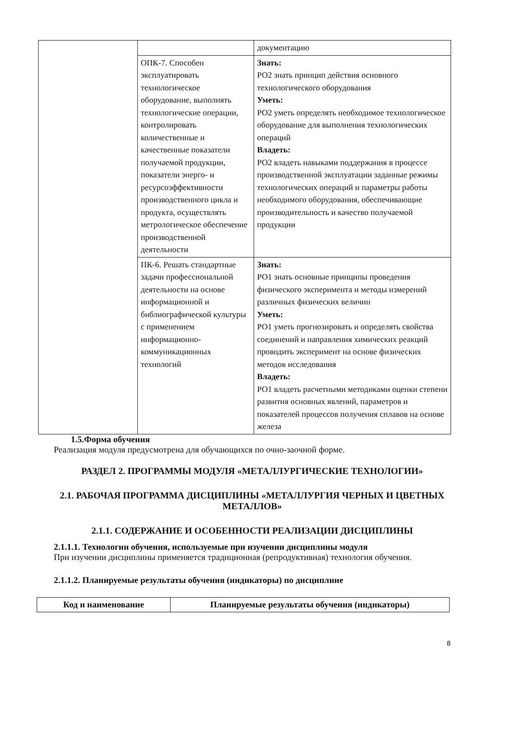| | | документацию |
| | ОПК-7. Способен эксплуатировать технологическое оборудование, выполнять технологические операции, контролировать количественные и качественные показатели получаемой продукции, показатели энерго- и ресурсоэффективности производственного цикла и продукта, осуществлять метрологическое обеспечение производственной деятельности | Знать: РО2 знать принцип действия основного технологического оборудования Уметь: РО2 уметь определять необходимое технологическое оборудование для выполнения технологических операций Владеть: РО2 владеть навыками поддержания в процессе производственной эксплуатации заданные режимы технологических операций и параметры работы необходимого оборудования, обеспечивающие производительность и качество получаемой продукции |
| | ПК-6. Решать стандартные задачи профессиональной деятельности на основе информационной и библиографической культуры с применением информационно-коммуникационных технологий | Знать: РО1 знать основные принципы проведения физического эксперимента и методы измерений различных физических величин Уметь: РО1 уметь прогнозировать и определять свойства соединений и направления химических реакций проводить эксперимент на основе физических методов исследования Владеть: РО1 владеть расчетными методиками оценки степени развития основных явлений, параметров и показателей процессов получения сплавов на основе железа |
1.5.Форма обучения
Реализация модуля предусмотрена для обучающихся по очно-заочной форме.
РАЗДЕЛ 2. ПРОГРАММЫ МОДУЛЯ «МЕТАЛЛУРГИЧЕСКИЕ ТЕХНОЛОГИИ»
2.1. РАБОЧАЯ ПРОГРАММА ДИСЦИПЛИНЫ «МЕТАЛЛУРГИЯ ЧЕРНЫХ И ЦВЕТНЫХ МЕТАЛЛОВ»
2.1.1. СОДЕРЖАНИЕ И ОСОБЕННОСТИ РЕАЛИЗАЦИИ ДИСЦИПЛИНЫ
2.1.1.1. Технологии обучения, используемые при изучении дисциплины модуля
При изучении дисциплины применяется традиционная (репродуктивная) технология обучения.
2.1.1.2. Планируемые результаты обучения (индикаторы) по дисциплине
| Код и наименование | Планируемые результаты обучения (индикаторы) |
| --- | --- |
8